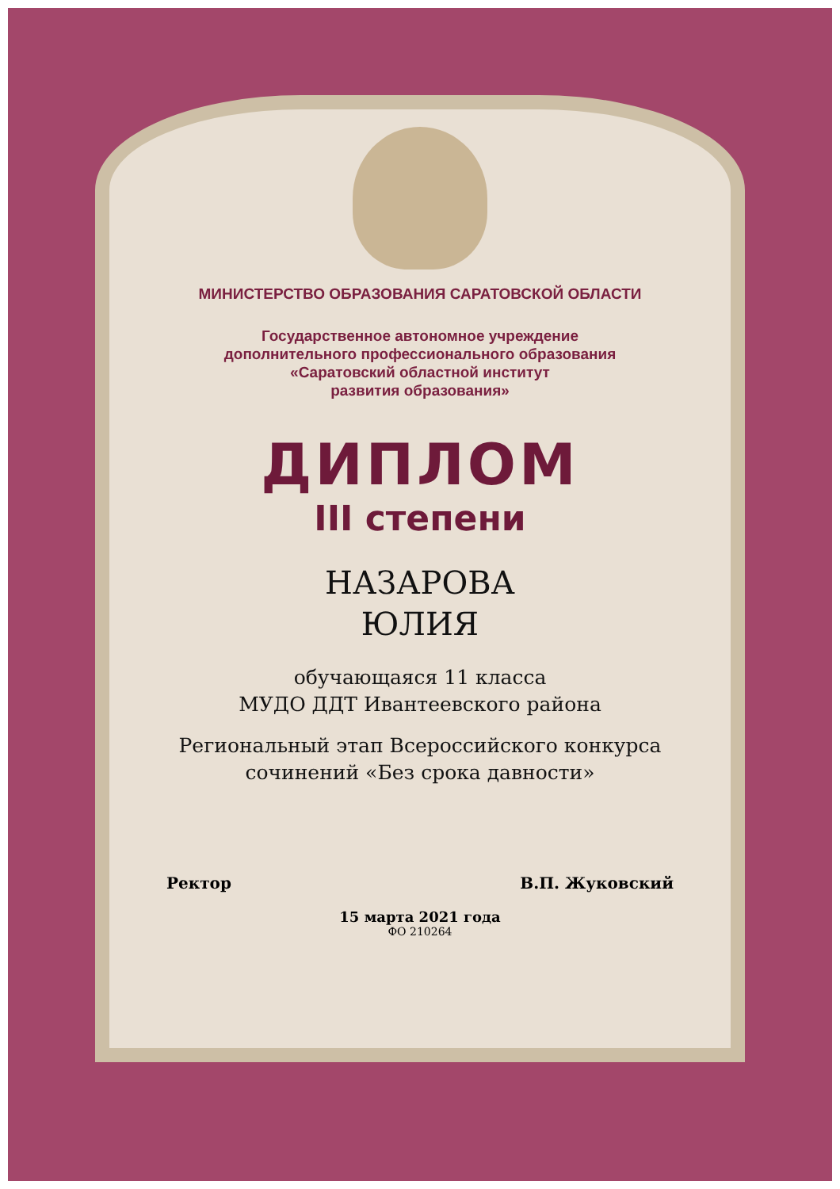МИНИСТЕРСТВО ОБРАЗОВАНИЯ САРАТОВСКОЙ ОБЛАСТИ
Государственное автономное учреждение
дополнительного профессионального образования
«Саратовский областной институт
развития образования»
ДИПЛОМ
III степени
НАЗАРОВА
ЮЛИЯ
обучающаяся 11 класса
МУДО ДДТ Ивантеевского района
Региональный этап Всероссийского конкурса
сочинений «Без срока давности»
Ректор В.П. Жуковский
15 марта 2021 года
ФО 210264